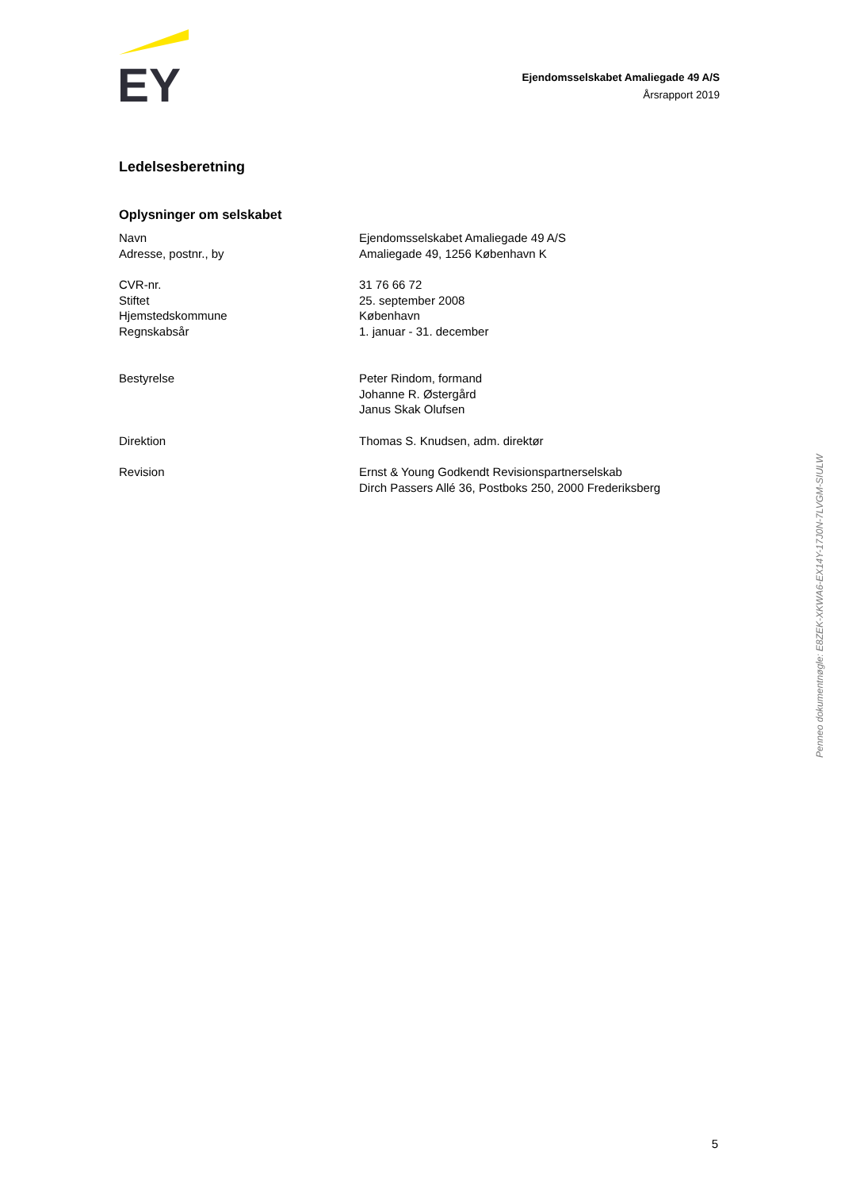EY
Ejendomsselskabet Amaliegade 49 A/S
Årsrapport 2019
Ledelsesberetning
Oplysninger om selskabet
| Navn | Ejendomsselskabet Amaliegade 49 A/S |
| Adresse, postnr., by | Amaliegade 49, 1256 København K |
| CVR-nr. | 31 76 66 72 |
| Stiftet | 25. september 2008 |
| Hjemstedskommune | København |
| Regnskabsår | 1. januar - 31. december |
| Bestyrelse | Peter Rindom, formand Johanne R. Østergård Janus Skak Olufsen |
| Direktion | Thomas S. Knudsen, adm. direktør |
| Revision | Ernst & Young Godkendt Revisionspartnerselskab Dirch Passers Allé 36, Postboks 250, 2000 Frederiksberg |
Penneo dokumentnøgle: E8ZEK-XKWA6-EX14Y-17J0N-7LVGM-SIULW
5